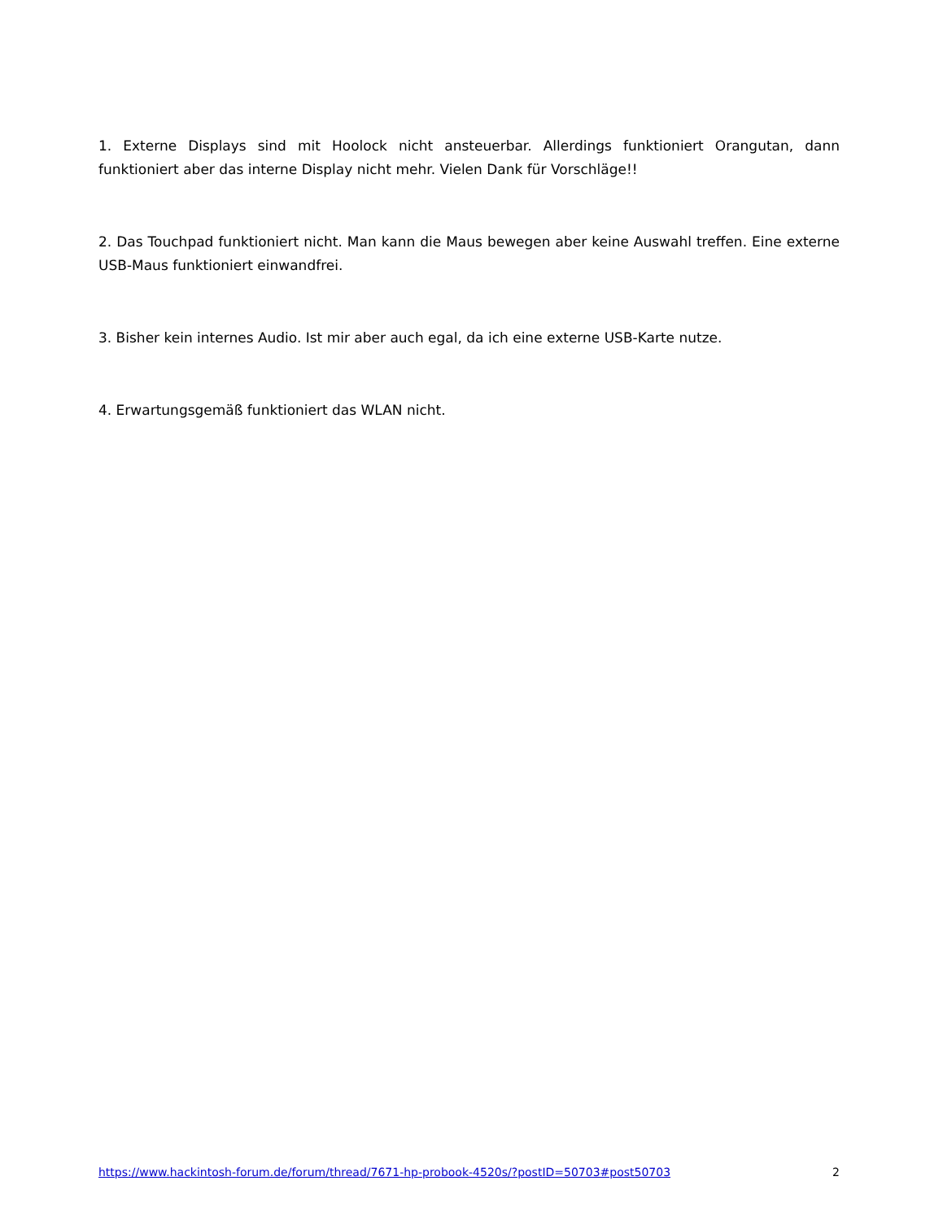1. Externe Displays sind mit Hoolock nicht ansteuerbar. Allerdings funktioniert Orangutan, dann funktioniert aber das interne Display nicht mehr. Vielen Dank für Vorschläge!!
2. Das Touchpad funktioniert nicht. Man kann die Maus bewegen aber keine Auswahl treffen. Eine externe USB-Maus funktioniert einwandfrei.
3. Bisher kein internes Audio. Ist mir aber auch egal, da ich eine externe USB-Karte nutze.
4. Erwartungsgemäß funktioniert das WLAN nicht.
https://www.hackintosh-forum.de/forum/thread/7671-hp-probook-4520s/?postID=50703#post50703 2